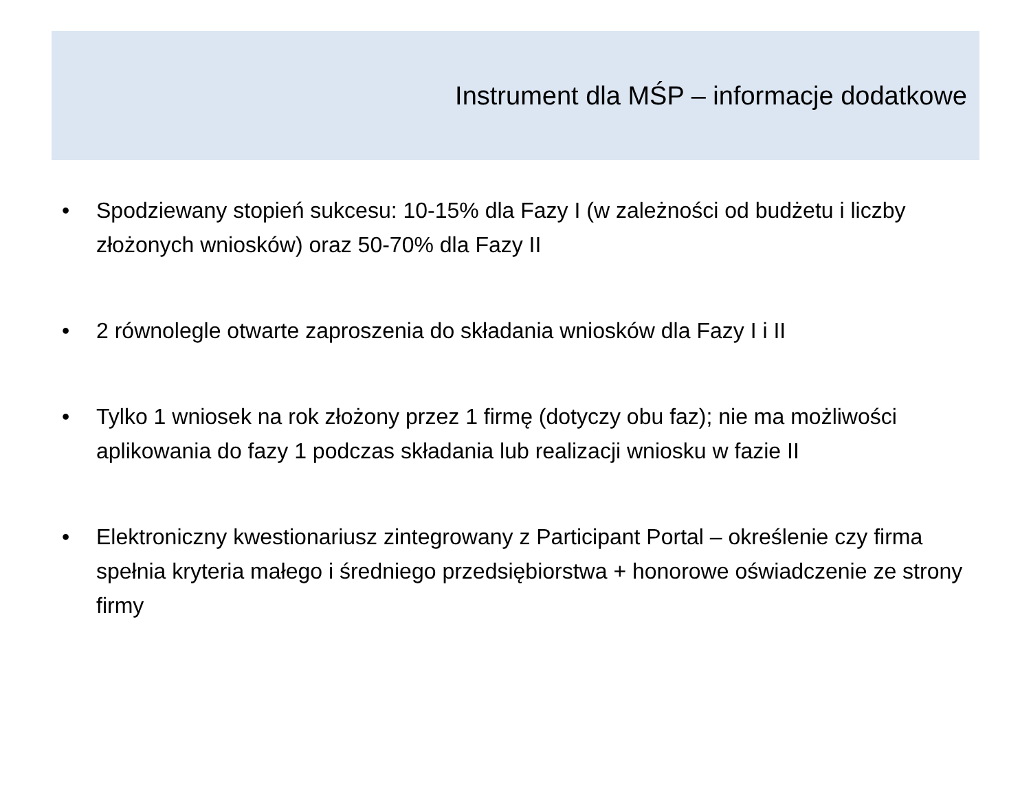Instrument dla MŚP – informacje dodatkowe
• Spodziewany stopień sukcesu: 10-15% dla Fazy I (w zależności od budżetu i liczby złożonych wniosków) oraz 50-70% dla Fazy II
• 2 równolegle otwarte zaproszenia do składania wniosków dla Fazy I i II
• Tylko 1 wniosek na rok złożony przez 1 firmę (dotyczy obu faz); nie ma możliwości aplikowania do fazy 1 podczas składania lub realizacji wniosku w fazie II
• Elektroniczny kwestionariusz zintegrowany z Participant Portal – określenie czy firma spełnia kryteria małego i średniego przedsiębiorstwa + honorowe oświadczenie ze strony firmy